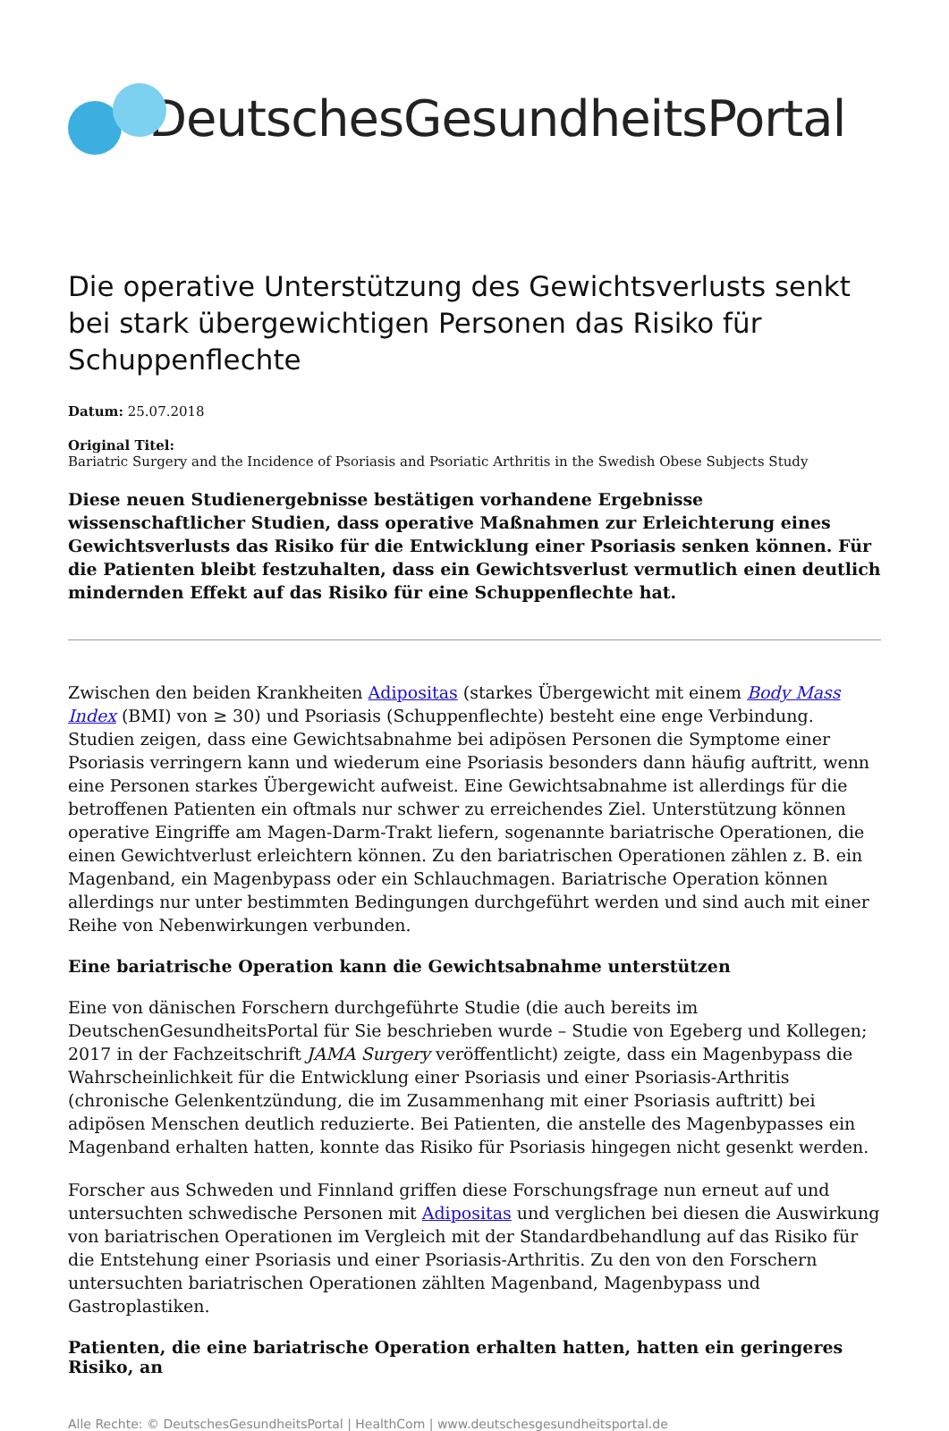DeutschesGesundheitsPortal
Die operative Unterstützung des Gewichtsverlusts senkt bei stark übergewichtigen Personen das Risiko für Schuppenflechte
Datum: 25.07.2018
Original Titel:
Bariatric Surgery and the Incidence of Psoriasis and Psoriatic Arthritis in the Swedish Obese Subjects Study
Diese neuen Studienergebnisse bestätigen vorhandene Ergebnisse wissenschaftlicher Studien, dass operative Maßnahmen zur Erleichterung eines Gewichtsverlusts das Risiko für die Entwicklung einer Psoriasis senken können. Für die Patienten bleibt festzuhalten, dass ein Gewichtsverlust vermutlich einen deutlich mindernden Effekt auf das Risiko für eine Schuppenflechte hat.
Zwischen den beiden Krankheiten Adipositas (starkes Übergewicht mit einem Body Mass Index (BMI) von ≥ 30) und Psoriasis (Schuppenflechte) besteht eine enge Verbindung. Studien zeigen, dass eine Gewichtsabnahme bei adipösen Personen die Symptome einer Psoriasis verringern kann und wiederum eine Psoriasis besonders dann häufig auftritt, wenn eine Personen starkes Übergewicht aufweist. Eine Gewichtsabnahme ist allerdings für die betroffenen Patienten ein oftmals nur schwer zu erreichendes Ziel. Unterstützung können operative Eingriffe am Magen-Darm-Trakt liefern, sogenannte bariatrische Operationen, die einen Gewichtverlust erleichtern können. Zu den bariatrischen Operationen zählen z. B. ein Magenband, ein Magenbypass oder ein Schlauchmagen. Bariatrische Operation können allerdings nur unter bestimmten Bedingungen durchgeführt werden und sind auch mit einer Reihe von Nebenwirkungen verbunden.
Eine bariatrische Operation kann die Gewichtsabnahme unterstützen
Eine von dänischen Forschern durchgeführte Studie (die auch bereits im DeutschenGesundheitsPortal für Sie beschrieben wurde – Studie von Egeberg und Kollegen; 2017 in der Fachzeitschrift JAMA Surgery veröffentlicht) zeigte, dass ein Magenbypass die Wahrscheinlichkeit für die Entwicklung einer Psoriasis und einer Psoriasis-Arthritis (chronische Gelenkentzündung, die im Zusammenhang mit einer Psoriasis auftritt) bei adipösen Menschen deutlich reduzierte. Bei Patienten, die anstelle des Magenbypasses ein Magenband erhalten hatten, konnte das Risiko für Psoriasis hingegen nicht gesenkt werden.
Forscher aus Schweden und Finnland griffen diese Forschungsfrage nun erneut auf und untersuchten schwedische Personen mit Adipositas und verglichen bei diesen die Auswirkung von bariatrischen Operationen im Vergleich mit der Standardbehandlung auf das Risiko für die Entstehung einer Psoriasis und einer Psoriasis-Arthritis. Zu den von den Forschern untersuchten bariatrischen Operationen zählten Magenband, Magenbypass und Gastroplastiken.
Patienten, die eine bariatrische Operation erhalten hatten, hatten ein geringeres Risiko, an
Alle Rechte: © DeutschesGesundheitsPortal | HealthCom | www.deutschesgesundheitsportal.de